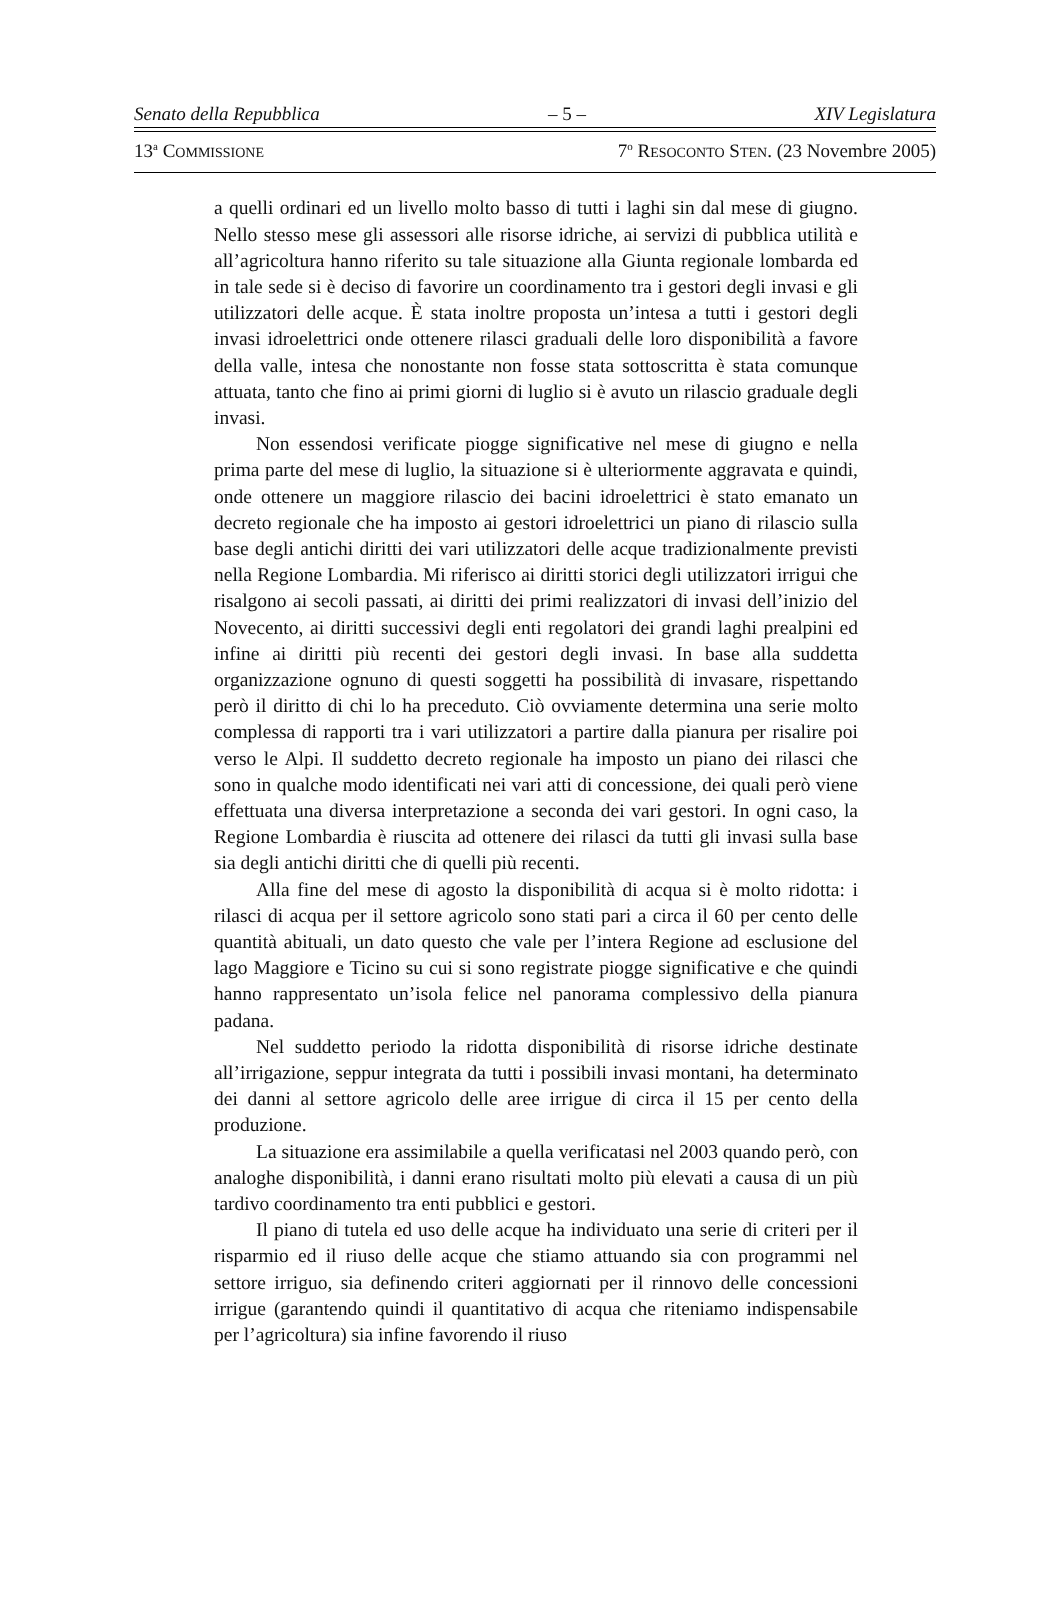Senato della Repubblica – 5 – XIV Legislatura
13<sup>a</sup> COMMISSIONE 7<sup>o</sup> RESOCONTO STEN. (23 Novembre 2005)
a quelli ordinari ed un livello molto basso di tutti i laghi sin dal mese di giugno. Nello stesso mese gli assessori alle risorse idriche, ai servizi di pubblica utilità e all’agricoltura hanno riferito su tale situazione alla Giunta regionale lombarda ed in tale sede si è deciso di favorire un coordinamento tra i gestori degli invasi e gli utilizzatori delle acque. È stata inoltre proposta un’intesa a tutti i gestori degli invasi idroelettrici onde ottenere rilasci graduali delle loro disponibilità a favore della valle, intesa che nonostante non fosse stata sottoscritta è stata comunque attuata, tanto che fino ai primi giorni di luglio si è avuto un rilascio graduale degli invasi.
Non essendosi verificate piogge significative nel mese di giugno e nella prima parte del mese di luglio, la situazione si è ulteriormente aggravata e quindi, onde ottenere un maggiore rilascio dei bacini idroelettrici è stato emanato un decreto regionale che ha imposto ai gestori idroelettrici un piano di rilascio sulla base degli antichi diritti dei vari utilizzatori delle acque tradizionalmente previsti nella Regione Lombardia. Mi riferisco ai diritti storici degli utilizzatori irrigui che risalgono ai secoli passati, ai diritti dei primi realizzatori di invasi dell’inizio del Novecento, ai diritti successivi degli enti regolatori dei grandi laghi prealpini ed infine ai diritti più recenti dei gestori degli invasi. In base alla suddetta organizzazione ognuno di questi soggetti ha possibilità di invasare, rispettando però il diritto di chi lo ha preceduto. Ciò ovviamente determina una serie molto complessa di rapporti tra i vari utilizzatori a partire dalla pianura per risalire poi verso le Alpi. Il suddetto decreto regionale ha imposto un piano dei rilasci che sono in qualche modo identificati nei vari atti di concessione, dei quali però viene effettuata una diversa interpretazione a seconda dei vari gestori. In ogni caso, la Regione Lombardia è riuscita ad ottenere dei rilasci da tutti gli invasi sulla base sia degli antichi diritti che di quelli più recenti.
Alla fine del mese di agosto la disponibilità di acqua si è molto ridotta: i rilasci di acqua per il settore agricolo sono stati pari a circa il 60 per cento delle quantità abituali, un dato questo che vale per l’intera Regione ad esclusione del lago Maggiore e Ticino su cui si sono registrate piogge significative e che quindi hanno rappresentato un’isola felice nel panorama complessivo della pianura padana.
Nel suddetto periodo la ridotta disponibilità di risorse idriche destinate all’irrigazione, seppur integrata da tutti i possibili invasi montani, ha determinato dei danni al settore agricolo delle aree irrigue di circa il 15 per cento della produzione.
La situazione era assimilabile a quella verificatasi nel 2003 quando però, con analoghe disponibilità, i danni erano risultati molto più elevati a causa di un più tardivo coordinamento tra enti pubblici e gestori.
Il piano di tutela ed uso delle acque ha individuato una serie di criteri per il risparmio ed il riuso delle acque che stiamo attuando sia con programmi nel settore irriguo, sia definendo criteri aggiornati per il rinnovo delle concessioni irrigue (garantendo quindi il quantitativo di acqua che riteniamo indispensabile per l’agricoltura) sia infine favorendo il riuso